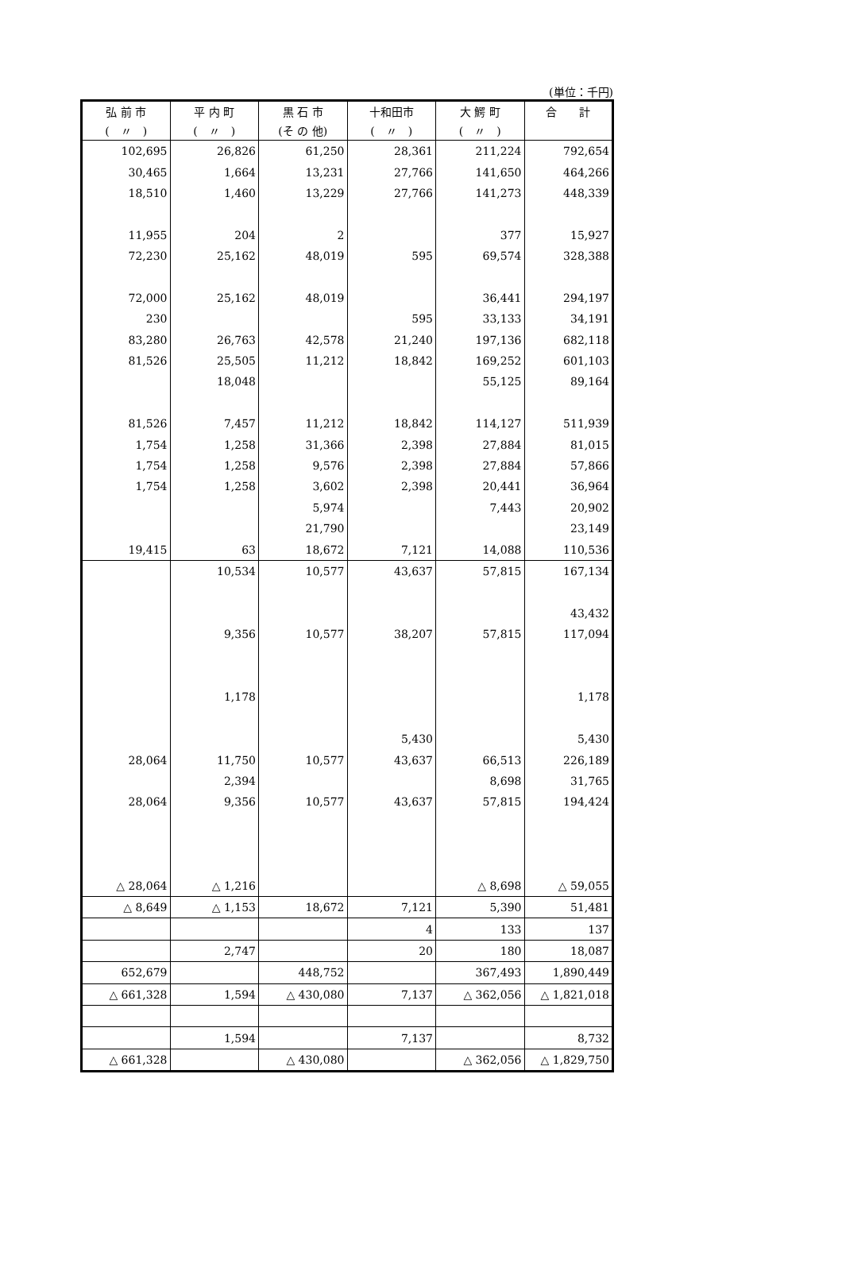(単位：千円)
| 弘 前 市 | 平 内 町 | 黒 石 市 | 十和田市 | 大 鰐 町 | 合 計 |
| --- | --- | --- | --- | --- | --- |
| ( 〃 ) | ( 〃 ) | (そ の 他) | ( 〃 ) | ( 〃 ) | |
| 102,695 | 26,826 | 61,250 | 28,361 | 211,224 | 792,654 |
| 30,465 | 1,664 | 13,231 | 27,766 | 141,650 | 464,266 |
| 18,510 | 1,460 | 13,229 | 27,766 | 141,273 | 448,339 |
| 11,955 | 204 | 2 | | 377 | 15,927 |
| 72,230 | 25,162 | 48,019 | 595 | 69,574 | 328,388 |
| 72,000 | 25,162 | 48,019 | | 36,441 | 294,197 |
| 230 | | | 595 | 33,133 | 34,191 |
| 83,280 | 26,763 | 42,578 | 21,240 | 197,136 | 682,118 |
| 81,526 | 25,505 | 11,212 | 18,842 | 169,252 | 601,103 |
| | 18,048 | | | 55,125 | 89,164 |
| 81,526 | 7,457 | 11,212 | 18,842 | 114,127 | 511,939 |
| 1,754 | 1,258 | 31,366 | 2,398 | 27,884 | 81,015 |
| 1,754 | 1,258 | 9,576 | 2,398 | 27,884 | 57,866 |
| 1,754 | 1,258 | 3,602 | 2,398 | 20,441 | 36,964 |
| | | 5,974 | | 7,443 | 20,902 |
| | | 21,790 | | | 23,149 |
| 19,415 | 63 | 18,672 | 7,121 | 14,088 | 110,536 |
| | 10,534 | 10,577 | 43,637 | 57,815 | 167,134 |
| | | | | | 43,432 |
| | 9,356 | 10,577 | 38,207 | 57,815 | 117,094 |
| | 1,178 | | | | 1,178 |
| | | | 5,430 | | 5,430 |
| 28,064 | 11,750 | 10,577 | 43,637 | 66,513 | 226,189 |
| | 2,394 | | | 8,698 | 31,765 |
| 28,064 | 9,356 | 10,577 | 43,637 | 57,815 | 194,424 |
| △ 28,064 | △ 1,216 | | | △ 8,698 | △ 59,055 |
| △ 8,649 | △ 1,153 | 18,672 | 7,121 | 5,390 | 51,481 |
| | | | 4 | 133 | 137 |
| | 2,747 | | 20 | 180 | 18,087 |
| 652,679 | | 448,752 | | 367,493 | 1,890,449 |
| △ 661,328 | 1,594 | △ 430,080 | 7,137 | △ 362,056 | △ 1,821,018 |
| | 1,594 | | 7,137 | | 8,732 |
| △ 661,328 | | △ 430,080 | | △ 362,056 | △ 1,829,750 |